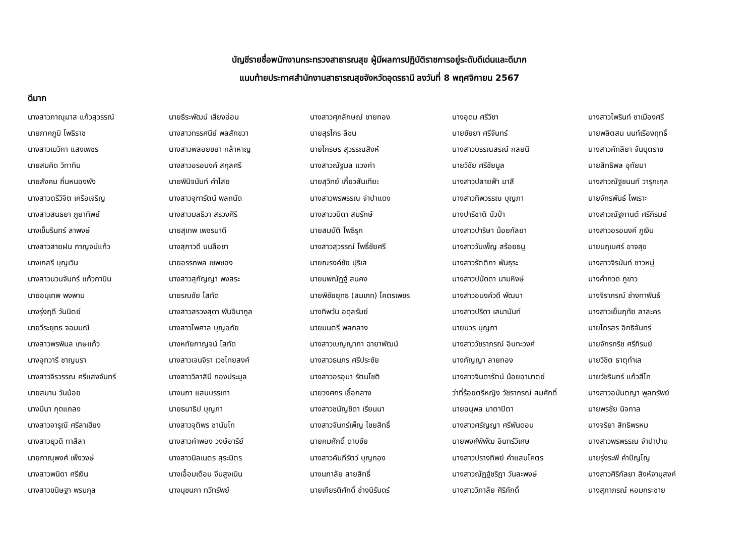บัญชีรายชื่อพนักงานกระทรวงสาธารณสุข ผู้มีผลการปฏิบัติราชการอยู่ระดับดีเด่นและดีมาก
แนบท้ายประกาศสำนักงานสาธารณสุขจังหวัดอุดรธานี ลงวันที่ 8 พฤศจิกายน 2567
ดีมาก
| นางสาวภาณุมาส แก้วสุวรรณ์ | นายธีระพัฒน์ เสียงอ่อน | นางสาวศุภลักษณ์ ชายทอง | นางอุดม ศรีวิชา | นางสาวไพรินท์ ชาเมืองศรี |
| นายภาคภูมิ โพธิราช | นางสาวทรรศนีย์ พลสักขวา | นายสุรไกร ลีชน | นายชัยยา ศรีจันทร์ | นายพลิตสน นนท์เรืองฤทธิ์ |
| นางสาวเมวิกา แสงเพชร | นางสาวพลอยชยา กล้าหาญ | นายไกรษร สุวรรณสิงห์ | นางสาวบรรณสรณ์ กลยนี | นางสาวคัทลียา จันบุตราช |
| นายสมคิด วิทาทิน | นางสาวอรอนงค์ สกุลศรี | นางสาวณัฐมล แวงคำ | นายวิชัย ศรีชัยมูล | นายสิทธิพล อุทัยมา |
| นายสังคม ถิ่นหนองพัง | นายพินิจนันท์ คำไสย | นายสุวิทย์ เกี้ยวสันเทียะ | นางสาวปลายฟ้า มาสี | นางสาวณัฐชนนท์ วารุกะกุล |
| นางสาวตรีวิจิต เครือเจริญ | นางสาวจุฑารัตน์ พลถนัด | นางสาวพรพรรณ จำปาแดง | นางสาวทิพวรรณ บุญภา | นายจักรพันธ์ ไพเราะ |
| นางสาวสนธยา ภูยาทิพย์ | นางสาวมลธิวา สรวงศิริ | นางสาววนิดา สมรักษ์ | นางปาริชาติ บัวป่า | นางสาวณัฐกานต์ ศรีภิรมย์ |
| นางเข็มรินทร์ ลาพงษ์ | นายสุเทพ เพชรนาดี | นายสมบัติ โพธิรุก | นางสาวปาริษา น้อยกัลยา | นางสาวอรอนงค์ ภูเงิน |
| นางสาวสายฝน กาญจน์แก้ว | นางสุภาวดี นนลือชา | นางสาวสุวรรณ์ โพธิ์ชัยศรี | นางสาววันเพ็ญ สร้อยธนู | นายนฤเบศร์ อาจสุข |
| นางเกสรี บุญเวิน | นายอรรถพล เซพซอง | นายณรงค์ชัย ปุริเส | นางสาวรัตติกา พันธุระ | นางสาวจิรนันท์ ชาวหมู่ |
| นางสาวนวนจันทร์ แก้วกาบิน | นางสาวสุกัญญา พงสระ | นายนพณัฏฐ์ สนคง | นางสาวปนัดดา นามหิงษ์ | นางคำกวด ภูขาว |
| นายอนุเทพ พงพาน | นายรณชัย โสทัด | นายพิชัยยุทธ (สมเภท) โคตรเพชร | นางสาวอนงค์วดี พัฒนา | นางจิราภรณ์ ช่างทาพินธ์ |
| นางรุ่งฤดี วันนิตย์ | นางสาวสรวงสุดา พันอินากูล | นางทิพวัน อดุลรัมย์ | นางสาวปริดา เสนานันท์ | นางสาวเย็นฤทัย ลาละคร |
| นายวีระยุทธ จอมมณี | นางสาวไพศาล บุญอภัย | นายมนตรี พลกลาง | นายบวร บุญภา | นายไกรสร อิทธิจันทร์ |
| นางสาวพรพิมล เกษแก้ว | นางหทัยกาญจน์ โสทัด | นางสาวเบญญาภา ฉายาพัฒน์ | นางสาววัชราภรณ์ อินทะวงศ์ | นายจักรกริช ศรีภิรมย์ |
| นางอุทวารี ชาญนรา | นางสาวเจนจิรา เวชไทยสงค์ | นางสาวธนภร ศรีประชัย | นางกัญญา ลายทอง | นายวิชิต ธาตุทำเล |
| นางสาวจิรวรรณ ศรีแสงจันทร์ | นางสาววิลาสินี กองประมูล | นางสาวอรอุมา รัตนโชติ | นางสาวจินดารัตน์ น้อยอามาตย์ | นายวัชรินทร์ แก้วสีโท |
| นายสมาน วันน้อย | นางนภา แสนบรรเทา | นายวงศกร เชื้อกลาง | ว่าที่ร้อยตรีหญิง วัชราภรณ์ สมศักดิ์ | นางสาวอนันตญา พูลทรัพย์ |
| นางมีนา กุดแถลง | นายธนาธิป บุญภา | นางสาวชนัญชิดา เรียนนา | นายอนุพล มาตาปิตา | นายพรชัย นิจกาล |
| นางสาวจารุณี ศรีลาเฮียง | นางสาวจุติพร ชานันโท | นางสาวจันทร์เพ็ญ ไชยสิทธิ์ | นางสาวศรัญญา ศรีพันดอน | นางจริยา สิทธิพรหม |
| นางสาวยุวดี ทาสีลา | นางสาวคำพอง วงษ์อารีย์ | นายคมศักดิ์ ดาบชัย | นายพงศ์พิพัฒ อินทร์วิเศษ | นางสาวพรพรรณ จำปาปาน |
| นายภาณุพงศ์ เพ็งวงษ์ | นางสาวนิลเนตร สุระมิตร | นางสาวคัมภีรัตว์ บุญกอง | นางสาวปรางทิพย์ คำแสนโคตร | นายรุ่งระพี คำปัญโญ |
| นางสาวพนิดา ศรีเงิน | นางเอื้อมเดือน จีนสูงเนิน | นางนภาลัย สายสิทธิ์ | นางสาวณัฏฐ์ชริฎา วันละพงษ์ | นางสาวศิริกัลยา สิงห์จานุสงค์ |
| นางสาวขนิษฐา พรมกุล | นางนุชนภา ทวีทรัพย์ | นายเกียรติศักดิ์ ช่างนิรันดร์ | นางสาววิภาลัย ศิริภักดิ์ | นางสุภาภรณ์ หอมกระชาย |